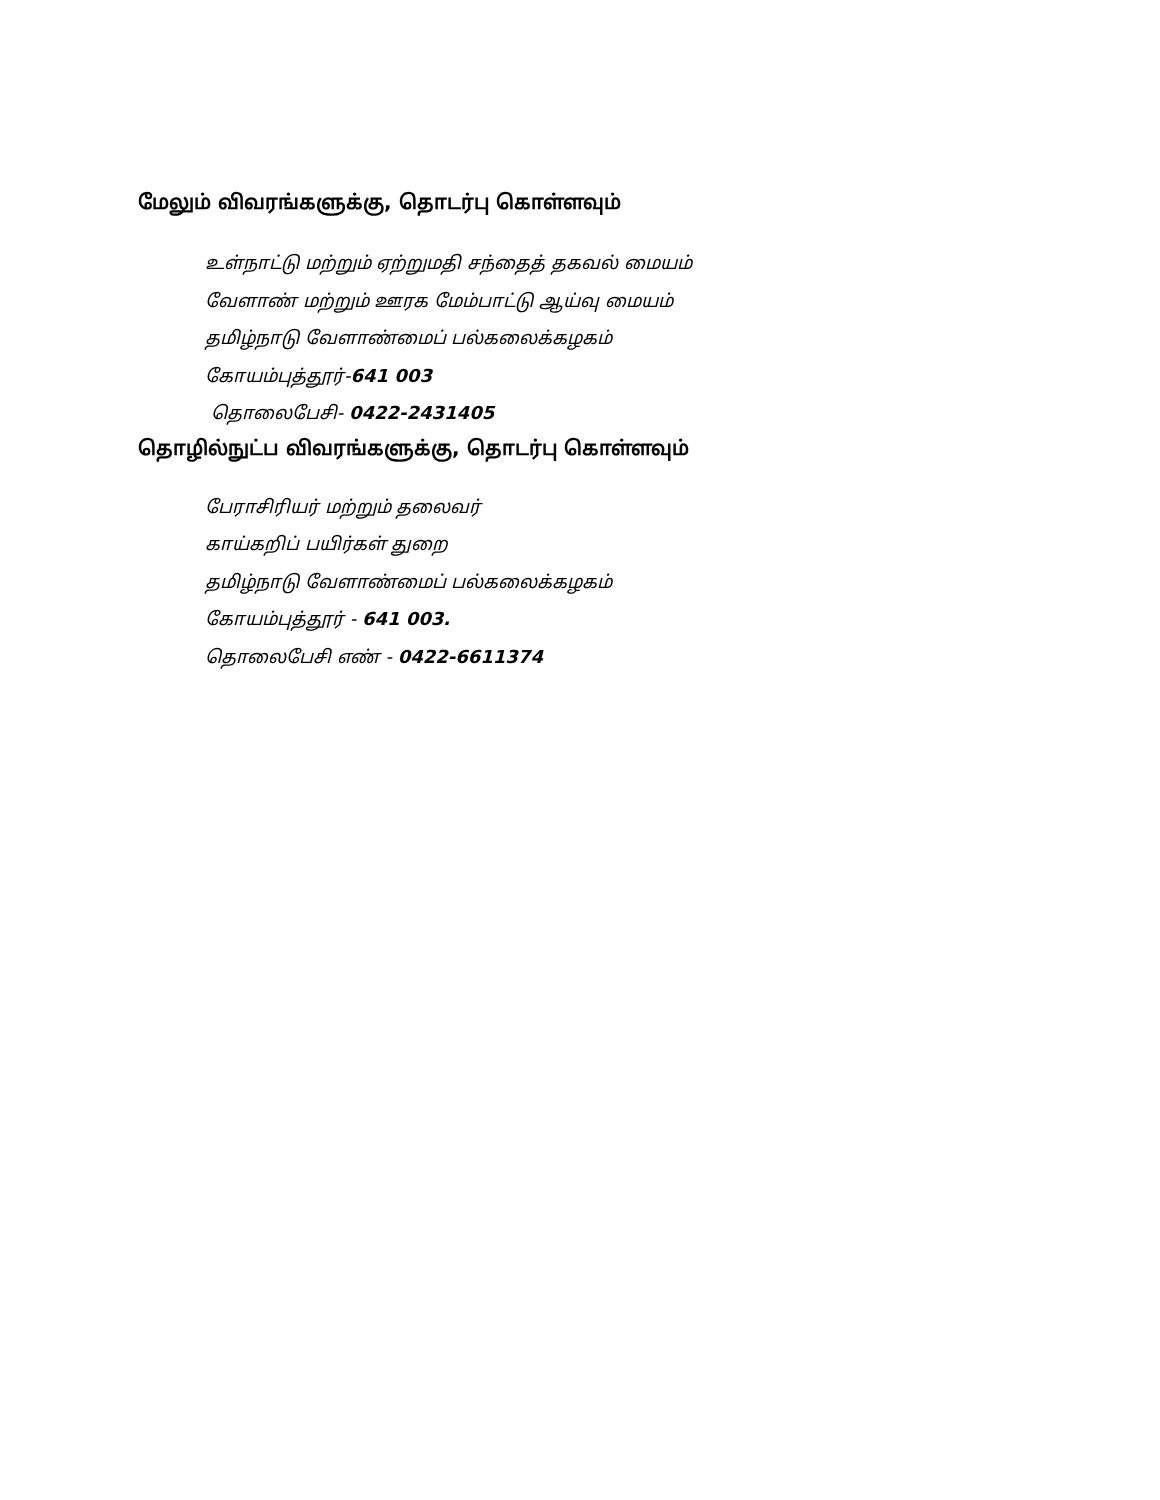மேலும் விவரங்களுக்கு, தொடர்பு கொள்ளவும்
உள்நாட்டு மற்றும் ஏற்றுமதி சந்தைத் தகவல் மையம்
வேளாண் மற்றும் ஊரக மேம்பாட்டு ஆய்வு மையம்
தமிழ்நாடு வேளாண்மைப் பல்கலைக்கழகம்
கோயம்புத்தூர்-641 003
தொலைபேசி- 0422-2431405
தொழில்நுட்ப விவரங்களுக்கு, தொடர்பு கொள்ளவும்
பேராசிரியர் மற்றும் தலைவர்
காய்கறிப் பயிர்கள் துறை
தமிழ்நாடு வேளாண்மைப் பல்கலைக்கழகம்
கோயம்புத்தூர் - 641 003.
தொலைபேசி எண் - 0422-6611374